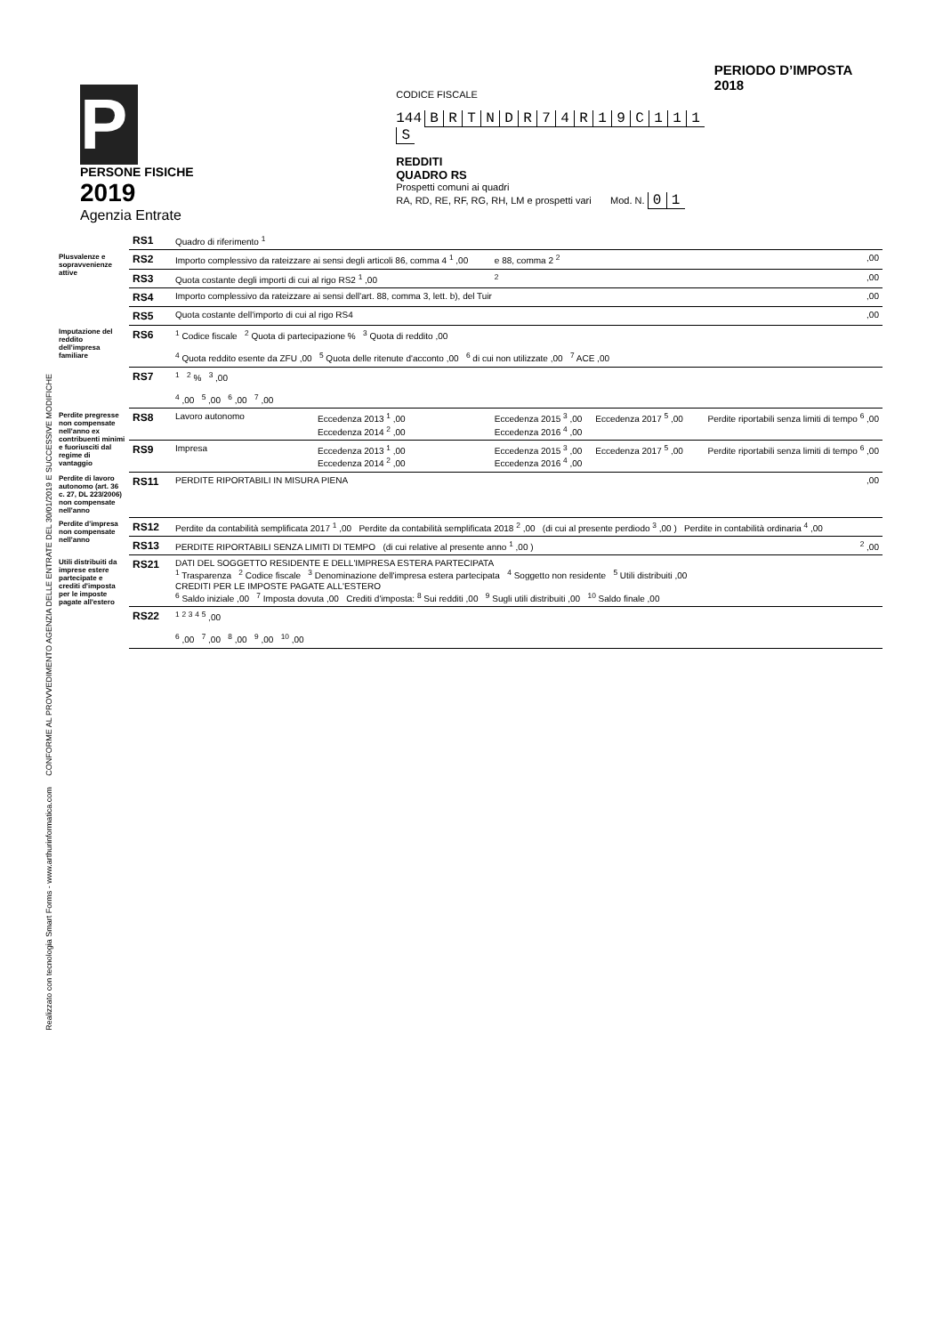Realizzato con tecnologia Smart Forms - www.arthurinformatica.com CONFORME AL PROVVEDIMENTO AGENZIA DELLE ENTRATE DEL 30/01/2019 E SUCCESSIVE MODIFICHE
P
PERSONE FISICHE
2019
Agenzia Entrate
CODICE FISCALE
144 BRTNDR 74 R 19 C 111 S
REDDITI
QUADRO RS
Prospetti comuni ai quadri
RA, RD, RE, RF, RG, RH, LM e prospetti vari Mod. N. 01
PERIODO D’IMPOSTA 2018
| | RS1 | Quadro di riferimento <sup>1</sup> | | | | |
| Plusvalenze e sopravvenienze attive | RS2 | Importo complessivo da rateizzare ai sensi degli articoli 86, comma 4 <sup>1</sup> ,00 | | e 88, comma 2 <sup>2</sup> | | ,00 |
| | RS3 | Quota costante degli importi di cui al rigo RS2 <sup>1</sup> ,00 | | <sup>2</sup> | | ,00 |
| | RS4 | Importo complessivo da rateizzare ai sensi dell'art. 88, comma 3, lett. b), del Tuir | | | | ,00 |
| | RS5 | Quota costante dell'importo di cui al rigo RS4 | | | | ,00 |
| Imputazione del reddito dell'impresa familiare | RS6 | <sup>1</sup> Codice fiscale <sup>2</sup> Quota di partecipazione % <sup>3</sup> Quota di reddito ,00 <sup>4</sup> Quota reddito esente da ZFU ,00 <sup>5</sup> Quota delle ritenute d'acconto ,00 <sup>6</sup> di cui non utilizzate ,00 <sup>7</sup> ACE ,00 | | | | |
| | RS7 | <sup>1</sup> <sup>2</sup> % <sup>3</sup> ,00 <sup>4</sup> ,00 <sup>5</sup> ,00 <sup>6</sup> ,00 <sup>7</sup> ,00 | | | | |
| Perdite pregresse non compensate nell'anno ex contribuenti minimi e fuoriusciti dal regime di vantaggio | RS8 | Lavoro autonomo | Eccedenza 2013 <sup>1</sup> ,00 Eccedenza 2014 <sup>2</sup> ,00 | Eccedenza 2015 <sup>3</sup> ,00 Eccedenza 2016 <sup>4</sup> ,00 | Eccedenza 2017 <sup>5</sup> ,00 | Perdite riportabili senza limiti di tempo <sup>6</sup> ,00 |
| | RS9 | Impresa | Eccedenza 2013 <sup>1</sup> ,00 Eccedenza 2014 <sup>2</sup> ,00 | Eccedenza 2015 <sup>3</sup> ,00 Eccedenza 2016 <sup>4</sup> ,00 | Eccedenza 2017 <sup>5</sup> ,00 | Perdite riportabili senza limiti di tempo <sup>6</sup> ,00 |
| Perdite di lavoro autonomo (art. 36 c. 27, DL 223/2006) non compensate nell'anno | RS11 | PERDITE RIPORTABILI IN MISURA PIENA | | | | ,00 |
| Perdite d'impresa non compensate nell'anno | RS12 | Perdite da contabilità semplificata 2017 <sup>1</sup> ,00 Perdite da contabilità semplificata 2018 <sup>2</sup> ,00 (di cui al presente perdiodo <sup>3</sup> ,00 ) Perdite in contabilità ordinaria <sup>4</sup> ,00 | | | | |
| | RS13 | PERDITE RIPORTABILI SENZA LIMITI DI TEMPO (di cui relative al presente anno <sup>1</sup> ,00 ) | | | | <sup>2</sup> ,00 |
| Utili distribuiti da imprese estere partecipate e crediti d'imposta per le imposte pagate all'estero | RS21 | DATI DEL SOGGETTO RESIDENTE E DELL'IMPRESA ESTERA PARTECIPATA <sup>1</sup> Trasparenza <sup>2</sup> Codice fiscale <sup>3</sup> Denominazione dell'impresa estera partecipata <sup>4</sup> Soggetto non residente <sup>5</sup> Utili distribuiti ,00 CREDITI PER LE IMPOSTE PAGATE ALL'ESTERO <sup>6</sup> Saldo iniziale ,00 <sup>7</sup> Imposta dovuta ,00 Crediti d'imposta: <sup>8</sup> Sui redditi ,00 <sup>9</sup> Sugli utili distribuiti ,00 <sup>10</sup> Saldo finale ,00 | | | | |
| | RS22 | <sup>1</sup> <sup>2</sup> <sup>3</sup> <sup>4</sup> <sup>5</sup> ,00 <sup>6</sup> ,00 <sup>7</sup> ,00 <sup>8</sup> ,00 <sup>9</sup> ,00 <sup>10</sup> ,00 | | | | |